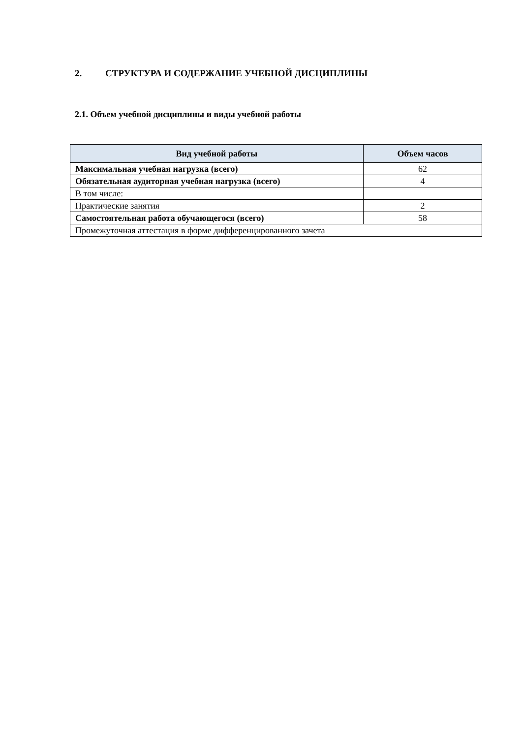2. СТРУКТУРА И СОДЕРЖАНИЕ УЧЕБНОЙ ДИСЦИПЛИНЫ
2.1. Объем учебной дисциплины и виды учебной работы
| Вид учебной работы | Объем часов |
| --- | --- |
| Максимальная учебная нагрузка (всего) | 62 |
| Обязательная аудиторная учебная нагрузка (всего) | 4 |
| В том числе: | |
| Практические занятия | 2 |
| Самостоятельная работа обучающегося (всего) | 58 |
| Промежуточная аттестация в форме дифференцированного зачета | |